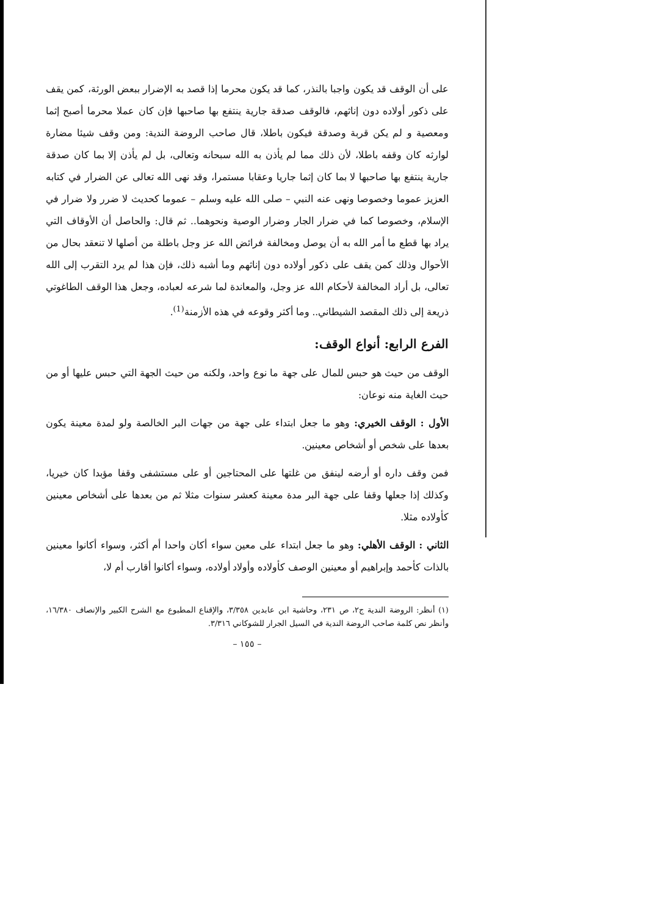على أن الوقف قد يكون واجبا بالنذر، كما قد يكون محرما إذا قصد به الإضرار ببعض الورثة، كمن يقف على ذكور أولاده دون إناثهم، فالوقف صدقة جارية ينتفع بها صاحبها فإن كان عملا محرما أصبح إثما ومعصية و لم يكن قربة وصدقة فيكون باطلا، قال صاحب الروضة الندية: ومن وقف شيئا مضارة لوارثه كان وقفه باطلا، لأن ذلك مما لم يأذن به الله سبحانه وتعالى، بل لم يأذن إلا بما كان صدقة جارية ينتفع بها صاحبها لا بما كان إثما جاريا وعقابا مستمرا، وقد نهى الله تعالى عن الضرار في كتابه العزيز عموما وخصوصا ونهى عنه النبي – صلى الله عليه وسلم – عموما كحديث لا ضرر ولا ضرار في الإسلام، وخصوصا كما في ضرار الجار وضرار الوصية ونحوهما.. ثم قال: والحاصل أن الأوقاف التي يراد بها قطع ما أمر الله به أن يوصل ومخالفة فرائض الله عز وجل باطلة من أصلها لا تنعقد بحال من الأحوال وذلك كمن يقف على ذكور أولاده دون إناثهم وما أشبه ذلك، فإن هذا لم يرد التقرب إلى الله تعالى، بل أراد المخالفة لأحكام الله عز وجل، والمعاندة لما شرعه لعباده، وجعل هذا الوقف الطاغوتي ذريعة إلى ذلك المقصد الشيطاني.. وما أكثر وقوعه في هذه الأزمنة<sup>(1)</sup>.
الفرع الرابع: أنواع الوقف:
الوقف من حيث هو حبس للمال على جهة ما نوع واحد، ولكنه من حيث الجهة التي حبس عليها أو من حيث الغاية منه نوعان:
الأول : الوقف الخيري: وهو ما جعل ابتداء على جهة من جهات البر الخالصة ولو لمدة معينة يكون بعدها على شخص أو أشخاص معينين.
فمن وقف داره أو أرضه لينفق من غلتها على المحتاجين أو على مستشفى وقفا مؤبدا كان خيريا، وكذلك إذا جعلها وقفا على جهة البر مدة معينة كعشر سنوات مثلا ثم من بعدها على أشخاص معينين كأولاده مثلا.
الثاني : الوقف الأهلي: وهو ما جعل ابتداء على معين سواء أكان واحدا أم أكثر، وسواء أكانوا معينين بالذات كأحمد وإبراهيم أو معينين الوصف كأولاده وأولاد أولاده، وسواء أكانوا أقارب أم لا،
(١) أنظر: الروضة الندية ج٢، ص ٢٣١، وحاشية ابن عابدين ٣/٣٥٨، والإقناع المطبوع مع الشرح الكبير والإنصاف ١٦/٣٨٠، وأنظر نص كلمة صاحب الروضة الندية في السيل الجرار للشوكاني ٣/٣١٦.
– ١٥٥ –